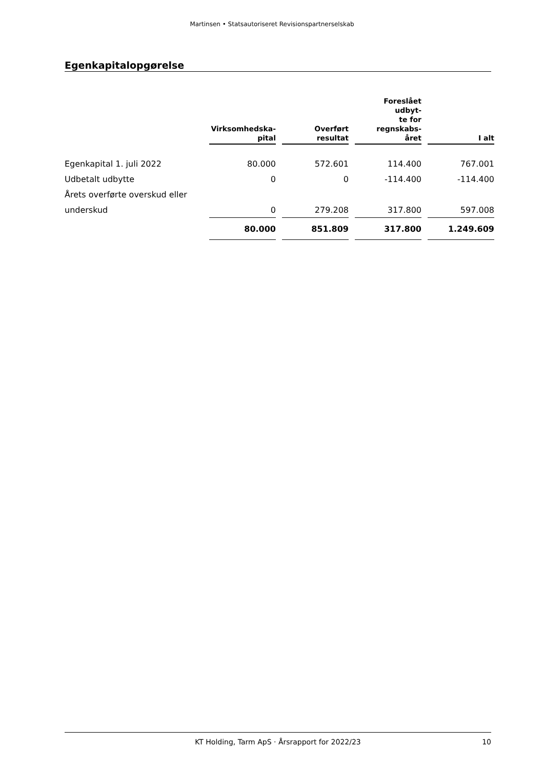Martinsen • Statsautoriseret Revisionspartnerselskab
Egenkapitalopgørelse
| | Virksomhedska- pital | | Overført resultat | | Foreslået udbyt- te for regnskabs- året | | I alt |
| --- | --- | --- | --- | --- | --- | --- | --- |
| Egenkapital 1. juli 2022 | 80.000 | | 572.601 | | 114.400 | | 767.001 |
| Udbetalt udbytte | 0 | | 0 | | -114.400 | | -114.400 |
| Årets overførte overskud eller | | | | | | | |
| underskud | 0 | | 279.208 | | 317.800 | | 597.008 |
| | 80.000 | | 851.809 | | 317.800 | | 1.249.609 |
KT Holding, Tarm ApS · Årsrapport for 2022/23 10